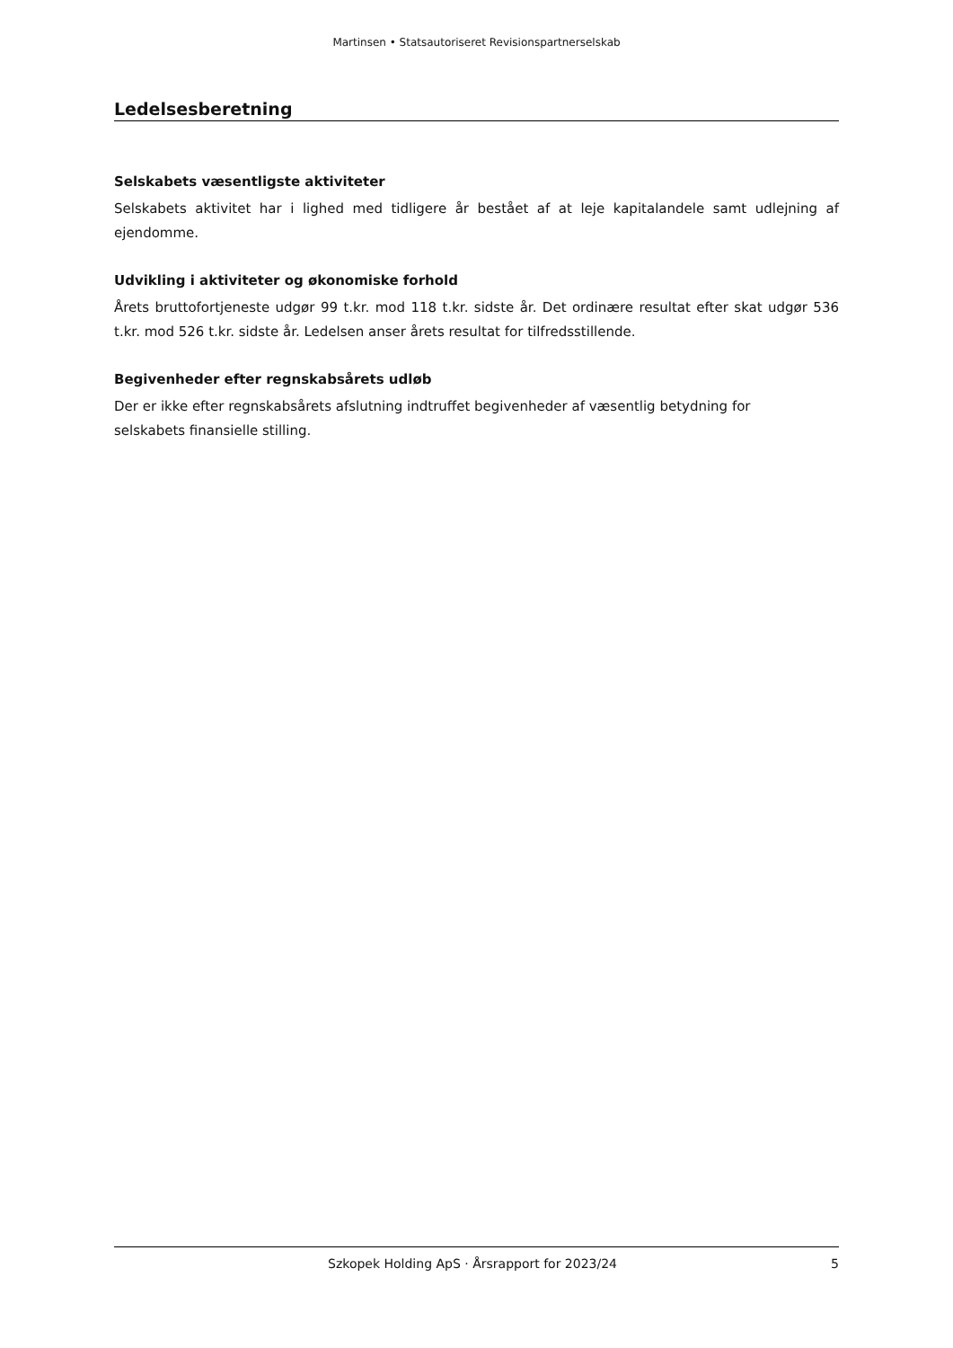Martinsen • Statsautoriseret Revisionspartnerselskab
Ledelsesberetning
Selskabets væsentligste aktiviteter
Selskabets aktivitet har i lighed med tidligere år bestået af at leje kapitalandele samt udlejning af ejendomme.
Udvikling i aktiviteter og økonomiske forhold
Årets bruttofortjeneste udgør 99 t.kr. mod 118 t.kr. sidste år. Det ordinære resultat efter skat udgør 536 t.kr. mod 526 t.kr. sidste år. Ledelsen anser årets resultat for tilfredsstillende.
Begivenheder efter regnskabsårets udløb
Der er ikke efter regnskabsårets afslutning indtruffet begivenheder af væsentlig betydning for
selskabets finansielle stilling.
Szkopek Holding ApS · Årsrapport for 2023/24 5